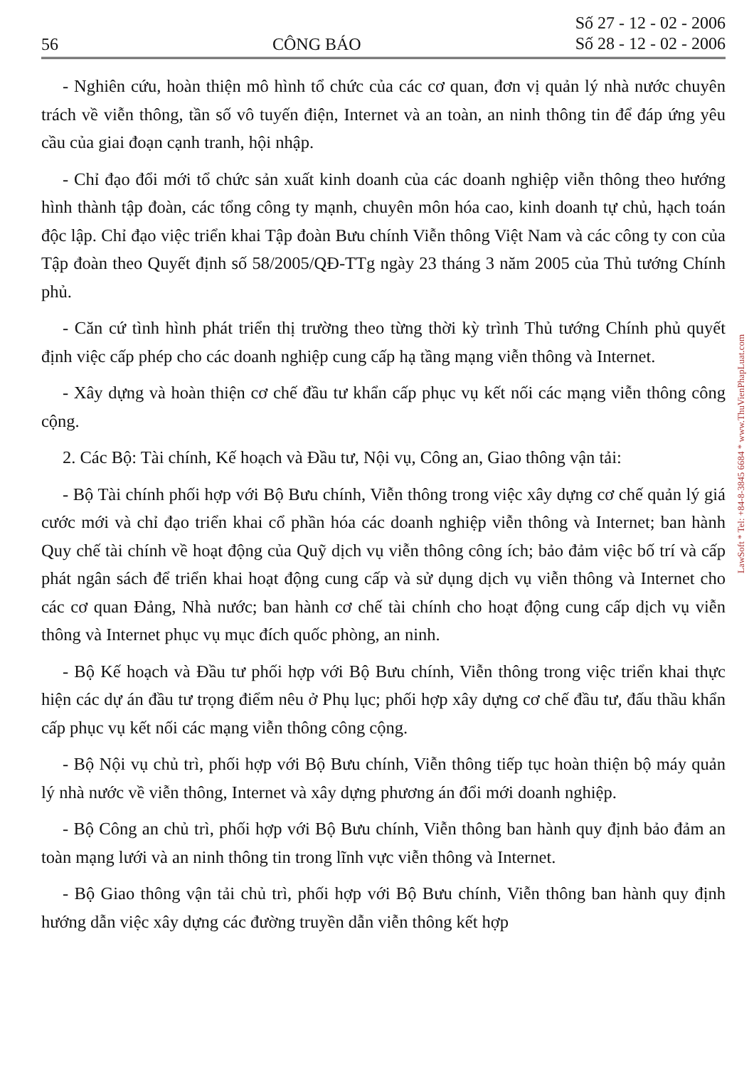56 CÔNG BÁO Số 27 - 12 - 02 - 2006
Số 28 - 12 - 02 - 2006
- Nghiên cứu, hoàn thiện mô hình tổ chức của các cơ quan, đơn vị quản lý nhà nước chuyên trách về viễn thông, tần số vô tuyến điện, Internet và an toàn, an ninh thông tin để đáp ứng yêu cầu của giai đoạn cạnh tranh, hội nhập.
- Chỉ đạo đổi mới tổ chức sản xuất kinh doanh của các doanh nghiệp viễn thông theo hướng hình thành tập đoàn, các tổng công ty mạnh, chuyên môn hóa cao, kinh doanh tự chủ, hạch toán độc lập. Chỉ đạo việc triển khai Tập đoàn Bưu chính Viễn thông Việt Nam và các công ty con của Tập đoàn theo Quyết định số 58/2005/QĐ-TTg ngày 23 tháng 3 năm 2005 của Thủ tướng Chính phủ.
- Căn cứ tình hình phát triển thị trường theo từng thời kỳ trình Thủ tướng Chính phủ quyết định việc cấp phép cho các doanh nghiệp cung cấp hạ tầng mạng viễn thông và Internet.
- Xây dựng và hoàn thiện cơ chế đầu tư khẩn cấp phục vụ kết nối các mạng viễn thông công cộng.
2. Các Bộ: Tài chính, Kế hoạch và Đầu tư, Nội vụ, Công an, Giao thông vận tải:
- Bộ Tài chính phối hợp với Bộ Bưu chính, Viễn thông trong việc xây dựng cơ chế quản lý giá cước mới và chỉ đạo triển khai cổ phần hóa các doanh nghiệp viễn thông và Internet; ban hành Quy chế tài chính về hoạt động của Quỹ dịch vụ viễn thông công ích; bảo đảm việc bố trí và cấp phát ngân sách để triển khai hoạt động cung cấp và sử dụng dịch vụ viễn thông và Internet cho các cơ quan Đảng, Nhà nước; ban hành cơ chế tài chính cho hoạt động cung cấp dịch vụ viễn thông và Internet phục vụ mục đích quốc phòng, an ninh.
- Bộ Kế hoạch và Đầu tư phối hợp với Bộ Bưu chính, Viễn thông trong việc triển khai thực hiện các dự án đầu tư trọng điểm nêu ở Phụ lục; phối hợp xây dựng cơ chế đầu tư, đấu thầu khẩn cấp phục vụ kết nối các mạng viễn thông công cộng.
- Bộ Nội vụ chủ trì, phối hợp với Bộ Bưu chính, Viễn thông tiếp tục hoàn thiện bộ máy quản lý nhà nước về viễn thông, Internet và xây dựng phương án đổi mới doanh nghiệp.
- Bộ Công an chủ trì, phối hợp với Bộ Bưu chính, Viễn thông ban hành quy định bảo đảm an toàn mạng lưới và an ninh thông tin trong lĩnh vực viễn thông và Internet.
- Bộ Giao thông vận tải chủ trì, phối hợp với Bộ Bưu chính, Viễn thông ban hành quy định hướng dẫn việc xây dựng các đường truyền dẫn viễn thông kết hợp
LawSoft * Tel: +84-8-3845 6684 * www.ThuVienPhapLuat.com